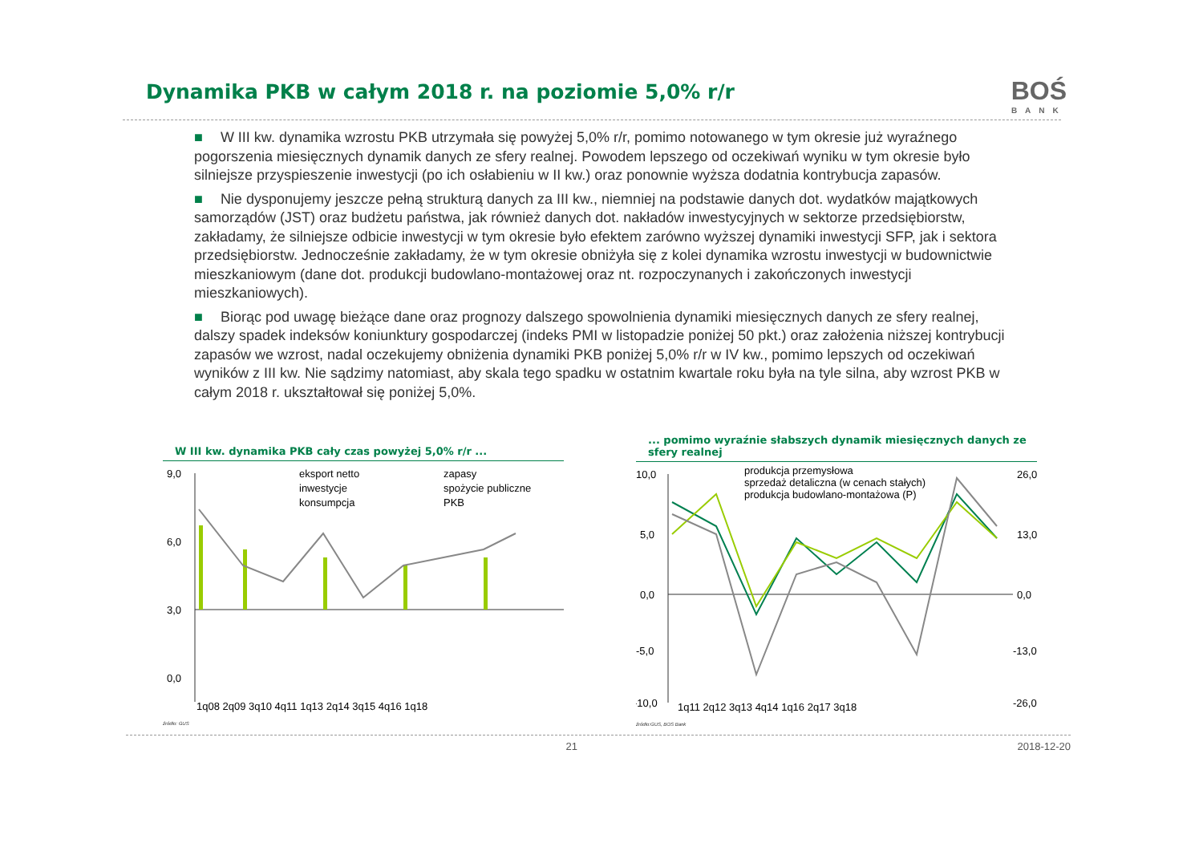Dynamika PKB w całym 2018 r. na poziomie 5,0% r/r
BOŚ
BANK
■ W III kw. dynamika wzrostu PKB utrzymała się powyżej 5,0% r/r, pomimo notowanego w tym okresie już wyraźnego pogorszenia miesięcznych dynamik danych ze sfery realnej. Powodem lepszego od oczekiwań wyniku w tym okresie było silniejsze przyspieszenie inwestycji (po ich osłabieniu w II kw.) oraz ponownie wyższa dodatnia kontrybucja zapasów.
■ Nie dysponujemy jeszcze pełną strukturą danych za III kw., niemniej na podstawie danych dot. wydatków majątkowych samorządów (JST) oraz budżetu państwa, jak również danych dot. nakładów inwestycyjnych w sektorze przedsiębiorstw, zakładamy, że silniejsze odbicie inwestycji w tym okresie było efektem zarówno wyższej dynamiki inwestycji SFP, jak i sektora przedsiębiorstw. Jednocześnie zakładamy, że w tym okresie obniżyła się z kolei dynamika wzrostu inwestycji w budownictwie mieszkaniowym (dane dot. produkcji budowlano-montażowej oraz nt. rozpoczynanych i zakończonych inwestycji mieszkaniowych).
■ Biorąc pod uwagę bieżące dane oraz prognozy dalszego spowolnienia dynamiki miesięcznych danych ze sfery realnej, dalszy spadek indeksów koniunktury gospodarczej (indeks PMI w listopadzie poniżej 50 pkt.) oraz założenia niższej kontrybucji zapasów we wzrost, nadal oczekujemy obniżenia dynamiki PKB poniżej 5,0% r/r w IV kw., pomimo lepszych od oczekiwań wyników z III kw. Nie sądzimy natomiast, aby skala tego spadku w ostatnim kwartale roku była na tyle silna, aby wzrost PKB w całym 2018 r. ukształtował się poniżej 5,0%.
W III kw. dynamika PKB cały czas powyżej 5,0% r/r ...
9,0
6,0
3,0
0,0
eksport netto
inwestycje
konsumpcja
zapasy
spożycie publiczne
PKB
1q08 2q09 3q10 4q11 1q13 2q14 3q15 4q16 1q18
źródło: GUS
... pomimo wyraźnie słabszych dynamik miesięcznych danych ze sfery realnej
10,0
5,0
0,0
-5,0
-10,0
26,0
13,0
0,0
-13,0
-26,0
produkcja przemysłowa
sprzedaż detaliczna (w cenach stałych)
produkcja budowlano-montażowa (P)
1q11 2q12 3q13 4q14 1q16 2q17 3q18
źródło:GUS, BOS Bank
21 2018-12-20